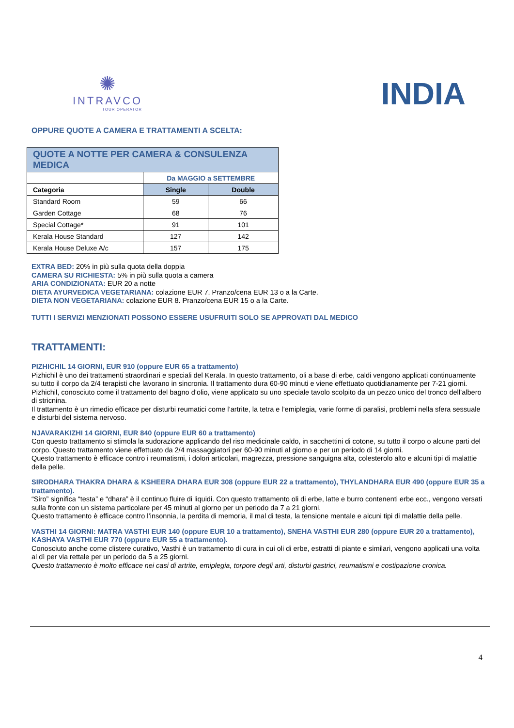✺
INTRAVCO
TOUR OPERATOR
INDIA
OPPURE QUOTE A CAMERA E TRATTAMENTI A SCELTA:
| QUOTE A NOTTE PER CAMERA & CONSULENZA MEDICA | | |
| --- | --- | --- |
| | Da MAGGIO a SETTEMBRE | |
| Categoria | Single | Double |
| Standard Room | 59 | 66 |
| Garden Cottage | 68 | 76 |
| Special Cottage* | 91 | 101 |
| Kerala House Standard | 127 | 142 |
| Kerala House Deluxe A/c | 157 | 175 |
EXTRA BED: 20% in più sulla quota della doppia
CAMERA SU RICHIESTA: 5% in più sulla quota a camera
ARIA CONDIZIONATA: EUR 20 a notte
DIETA AYURVEDICA VEGETARIANA: colazione EUR 7. Pranzo/cena EUR 13 o a la Carte.
DIETA NON VEGETARIANA: colazione EUR 8. Pranzo/cena EUR 15 o a la Carte.
TUTTI I SERVIZI MENZIONATI POSSONO ESSERE USUFRUITI SOLO SE APPROVATI DAL MEDICO
TRATTAMENTI:
PIZHICHIL 14 GIORNI, EUR 910 (oppure EUR 65 a trattamento)
Pizhichil è uno dei trattamenti straordinari e speciali del Kerala. In questo trattamento, oli a base di erbe, caldi vengono applicati continuamente su tutto il corpo da 2/4 terapisti che lavorano in sincronia. Il trattamento dura 60-90 minuti e viene effettuato quotidianamente per 7-21 giorni. Pizhichil, conosciuto come il trattamento del bagno d’olio, viene applicato su uno speciale tavolo scolpito da un pezzo unico del tronco dell’albero di stricnina.
Il trattamento è un rimedio efficace per disturbi reumatici come l’artrite, la tetra e l’emiplegia, varie forme di paralisi, problemi nella sfera sessuale e disturbi del sistema nervoso.
NJAVARAKIZHI 14 GIORNI, EUR 840 (oppure EUR 60 a trattamento)
Con questo trattamento si stimola la sudorazione applicando del riso medicinale caldo, in sacchettini di cotone, su tutto il corpo o alcune parti del corpo. Questo trattamento viene effettuato da 2/4 massaggiatori per 60-90 minuti al giorno e per un periodo di 14 giorni.
Questo trattamento è efficace contro i reumatismi, i dolori articolari, magrezza, pressione sanguigna alta, colesterolo alto e alcuni tipi di malattie della pelle.
SIRODHARA THAKRA DHARA & KSHEERA DHARA EUR 308 (oppure EUR 22 a trattamento), THYLANDHARA EUR 490 (oppure EUR 35 a trattamento).
“Siro” significa “testa” e “dhara” è il continuo fluire di liquidi. Con questo trattamento oli di erbe, latte e burro contenenti erbe ecc., vengono versati sulla fronte con un sistema particolare per 45 minuti al giorno per un periodo da 7 a 21 giorni.
Questo trattamento è efficace contro l’insonnia, la perdita di memoria, il mal di testa, la tensione mentale e alcuni tipi di malattie della pelle.
VASTHI 14 GIORNI: MATRA VASTHI EUR 140 (oppure EUR 10 a trattamento), SNEHA VASTHI EUR 280 (oppure EUR 20 a trattamento), KASHAYA VASTHI EUR 770 (oppure EUR 55 a trattamento).
Conosciuto anche come clistere curativo, Vasthi è un trattamento di cura in cui oli di erbe, estratti di piante e similari, vengono applicati una volta al dì per via rettale per un periodo da 5 a 25 giorni.
Questo trattamento è molto efficace nei casi di artrite, emiplegia, torpore degli arti, disturbi gastrici, reumatismi e costipazione cronica.
4